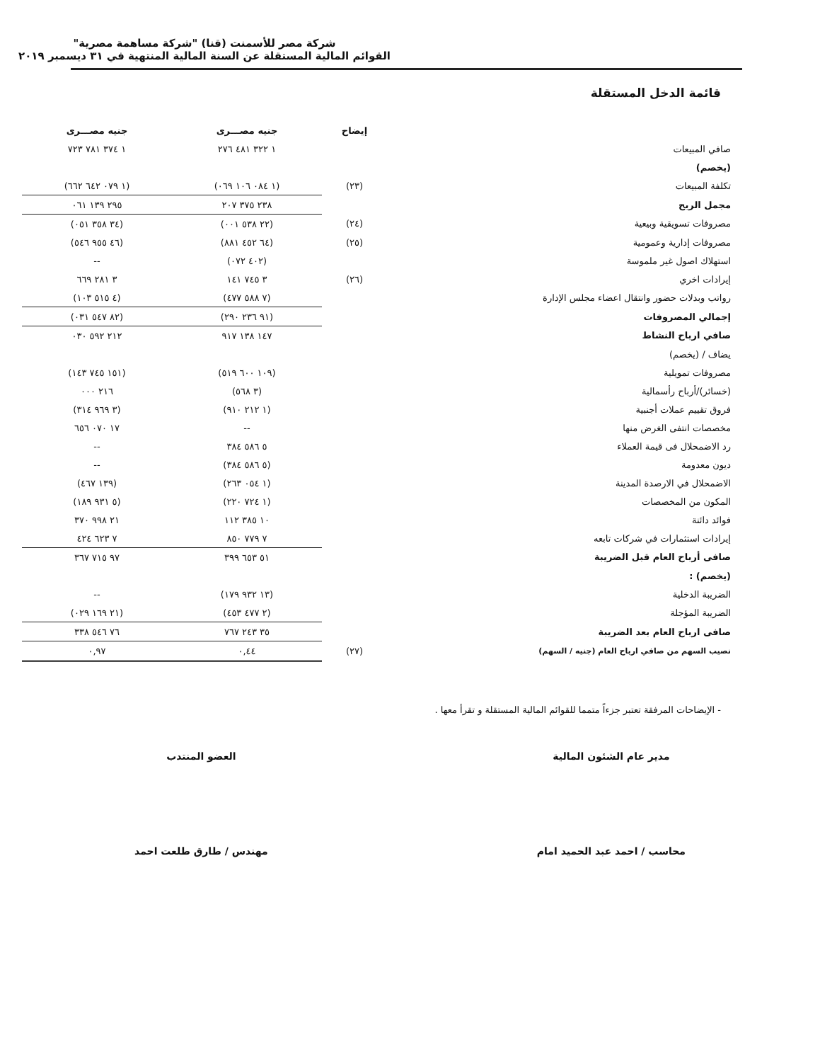شركة مصر للأسمنت (قنا) "شركة مساهمة مصرية"
القوائم المالية المستقلة عن السنة المالية المنتهية في ٣١ ديسمبر ٢٠١٩
قائمة الدخل المستقلة
| | إيضاح | جنيه مصـــرى | جنيه مصـــرى |
| --- | --- | --- | --- |
| صافي المبيعات | | ١ ٣٢٢ ٤٨١ ٢٧٦ | ١ ٣٧٤ ٧٨١ ٧٢٣ |
| (يخصم) | | | |
| تكلفة المبيعات | (٢٣) | (١ ٠٨٤ ١٠٦ ٠٦٩) | (١ ٠٧٩ ٦٤٢ ٦٦٢) |
| مجمل الربح | | ٢٣٨ ٣٧٥ ٢٠٧ | ٢٩٥ ١٣٩ ٠٦١ |
| مصروفات تسويقية وبيعية | (٢٤) | (٢٢ ٥٣٨ ٠٠١) | (٣٤ ٣٥٨ ٠٥١) |
| مصروفات إدارية وعمومية | (٢٥) | (٦٤ ٤٥٢ ٨٨١) | (٤٦ ٩٥٥ ٥٤٦) |
| استهلاك اصول غير ملموسة | | (٤٠٢ ٠٧٢) | -- |
| إيرادات اخري | (٢٦) | ٣ ٧٤٥ ١٤١ | ٣ ٢٨١ ٦٦٩ |
| رواتب وبدلات حضور وانتقال اعضاء مجلس الإدارة | | (٧ ٥٨٨ ٤٧٧) | (٤ ٥١٥ ١٠٣) |
| إجمالي المصروفات | | (٩١ ٢٣٦ ٢٩٠) | (٨٢ ٥٤٧ ٠٣١) |
| صافي ارباح النشاط | | ١٤٧ ١٣٨ ٩١٧ | ٢١٢ ٥٩٢ ٠٣٠ |
| يضاف / (يخصم) | | | |
| مصروفات تمويلية | | (١٠٩ ٦٠٠ ٥١٩) | (١٥١ ٧٤٥ ١٤٣) |
| (خسائر)/أرباح رأسمالية | | (٣ ٥٦٨) | ٢١٦ ٠٠٠ |
| فروق تقييم عملات أجنبية | | (١ ٢١٢ ٩١٠) | (٣ ٩٦٩ ٣١٤) |
| مخصصات انتفى الغرض منها | | -- | ١٧ ٠٧٠ ٦٥٦ |
| رد الاضمحلال فى قيمة العملاء | | ٥ ٥٨٦ ٣٨٤ | -- |
| ديون معدومة | | (٥ ٥٨٦ ٣٨٤) | -- |
| الاضمحلال في الارصدة المدينة | | (١ ٠٥٤ ٢٦٣) | (١٣٩ ٤٦٧) |
| المكون من المخصصات | | (١ ٧٢٤ ٢٢٠) | (٥ ٩٣١ ١٨٩) |
| فوائد دائنة | | ١٠ ٣٨٥ ١١٢ | ٢١ ٩٩٨ ٣٧٠ |
| إيرادات استثمارات في شركات تابعه | | ٧ ٧٧٩ ٨٥٠ | ٧ ٦٢٣ ٤٢٤ |
| صافى أرباح العام قبل الضريبة | | ٥١ ٦٥٣ ٣٩٩ | ٩٧ ٧١٥ ٣٦٧ |
| (يخصم) : | | | |
| الضريبة الدخلية | | (١٣ ٩٣٢ ١٧٩) | -- |
| الضريبة المؤجلة | | (٢ ٤٧٧ ٤٥٣) | (٢١ ١٦٩ ٠٢٩) |
| صافى ارباح العام بعد الضريبة | | ٣٥ ٢٤٣ ٧٦٧ | ٧٦ ٥٤٦ ٣٣٨ |
| نصيب السهم من صافي ارباح العام (جنيه / السهم) | (٢٧) | ٠,٤٤ | ٠,٩٧ |
- الإيضاحات المرفقة تعتبر جزءاً متمما للقوائم المالية المستقلة و تقرأ معها .
مدير عام الشئون المالية
محاسب / احمد عبد الحميد امام
العضو المنتدب
مهندس / طارق طلعت احمد